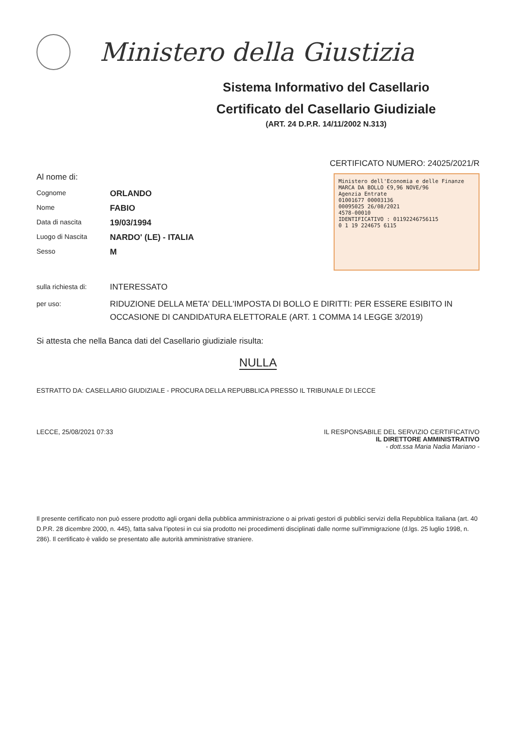Ministero della Giustizia
Sistema Informativo del Casellario
Certificato del Casellario Giudiziale
(ART. 24 D.P.R. 14/11/2002 N.313)
CERTIFICATO NUMERO: 24025/2021/R
Al nome di:
Cognome
ORLANDO
Nome
FABIO
Data di nascita
19/03/1994
Luogo di Nascita
NARDO' (LE) - ITALIA
Sesso
M
Ministero dell'Economia e delle Finanze MARCA DA BOLLO €9,96 NOVE/96
Agenzia Entrate
01001677 00003136
00095025 26/08/2021
4578-00010
IDENTIFICATIVO : 01192246756115
0 1 19 224675 6115
sulla richiesta di:
INTERESSATO
per uso:
RIDUZIONE DELLA META' DELL'IMPOSTA DI BOLLO E DIRITTI: PER ESSERE ESIBITO IN OCCASIONE DI CANDIDATURA ELETTORALE (ART. 1 COMMA 14 LEGGE 3/2019)
Si attesta che nella Banca dati del Casellario giudiziale risulta:
NULLA
ESTRATTO DA: CASELLARIO GIUDIZIALE - PROCURA DELLA REPUBBLICA PRESSO IL TRIBUNALE DI LECCE
LECCE, 25/08/2021 07:33 IL RESPONSABILE DEL SERVIZIO CERTIFICATIVO
IL DIRETTORE AMMINISTRATIVO
- dott.ssa Maria Nadia Mariano -
Il presente certificato non può essere prodotto agli organi della pubblica amministrazione o ai privati gestori di pubblici servizi della Repubblica Italiana (art. 40 D.P.R. 28 dicembre 2000, n. 445), fatta salva l'ipotesi in cui sia prodotto nei procedimenti disciplinati dalle norme sull'immigrazione (d.lgs. 25 luglio 1998, n. 286). Il certificato è valido se presentato alle autorità amministrative straniere.